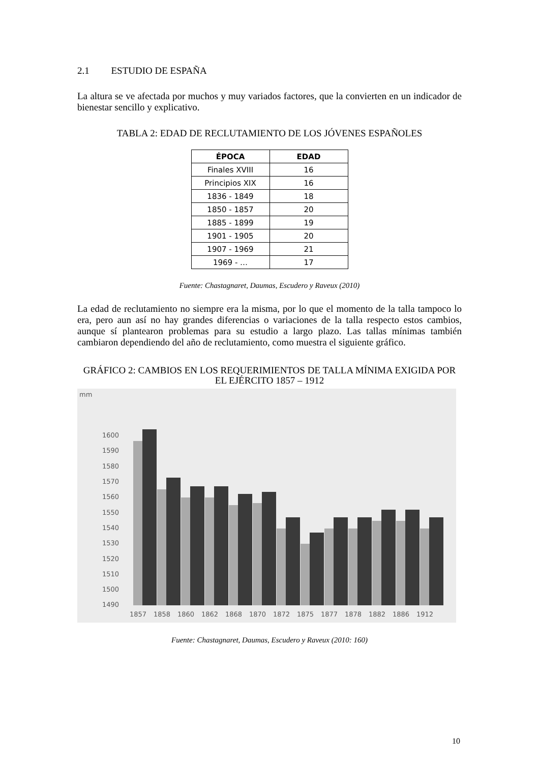2.1 ESTUDIO DE ESPAÑA
La altura se ve afectada por muchos y muy variados factores, que la convierten en un indicador de bienestar sencillo y explicativo.
TABLA 2: EDAD DE RECLUTAMIENTO DE LOS JÓVENES ESPAÑOLES
| ÉPOCA | EDAD |
| --- | --- |
| Finales XVIII | 16 |
| Principios XIX | 16 |
| 1836 - 1849 | 18 |
| 1850 - 1857 | 20 |
| 1885 - 1899 | 19 |
| 1901 - 1905 | 20 |
| 1907 - 1969 | 21 |
| 1969 - … | 17 |
Fuente: Chastagnaret, Daumas, Escudero y Raveux (2010)
La edad de reclutamiento no siempre era la misma, por lo que el momento de la talla tampoco lo era, pero aun así no hay grandes diferencias o variaciones de la talla respecto estos cambios, aunque sí plantearon problemas para su estudio a largo plazo. Las tallas mínimas también cambiaron dependiendo del año de reclutamiento, como muestra el siguiente gráfico.
GRÁFICO 2: CAMBIOS EN LOS REQUERIMIENTOS DE TALLA MÍNIMA EXIGIDA POR EL EJÉRCITO 1857 – 1912
mm
1600
1590
1580
1570
1560
1550
1540
1530
1520
1510
1500
1490
1857
1858
1860
1862
1868
1870
1872
1875
1877
1878
1882
1886
1912
Fuente: Chastagnaret, Daumas, Escudero y Raveux (2010: 160)
10